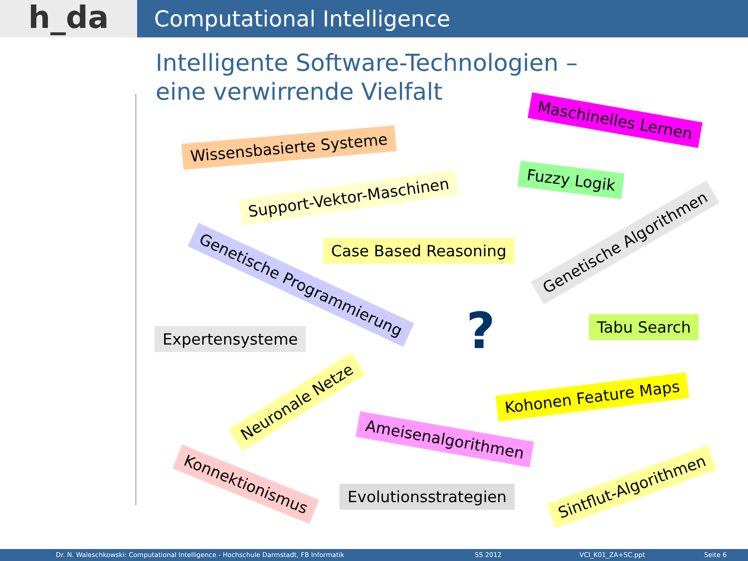h_da
Computational Intelligence
Intelligente Software-Technologien –
eine verwirrende Vielfalt
Maschinelles Lernen
Wissensbasierte Systeme
Fuzzy Logik
Support-Vektor-Maschinen
Genetische Algorithmen
Case Based Reasoning
Genetische Programmierung
Tabu Search
?
Expertensysteme
Neuronale Netze Kohonen Feature Maps
Ameisenalgorithmen
Konnektionismus
Evolutionsstrategien
Sintflut-Algorithmen
Dr. N. Waleschkowski: Computational Intelligence - Hochschule Darmstadt, FB Informatik SS 2012 VCI_K01_ZA+SC.ppt Seite 6